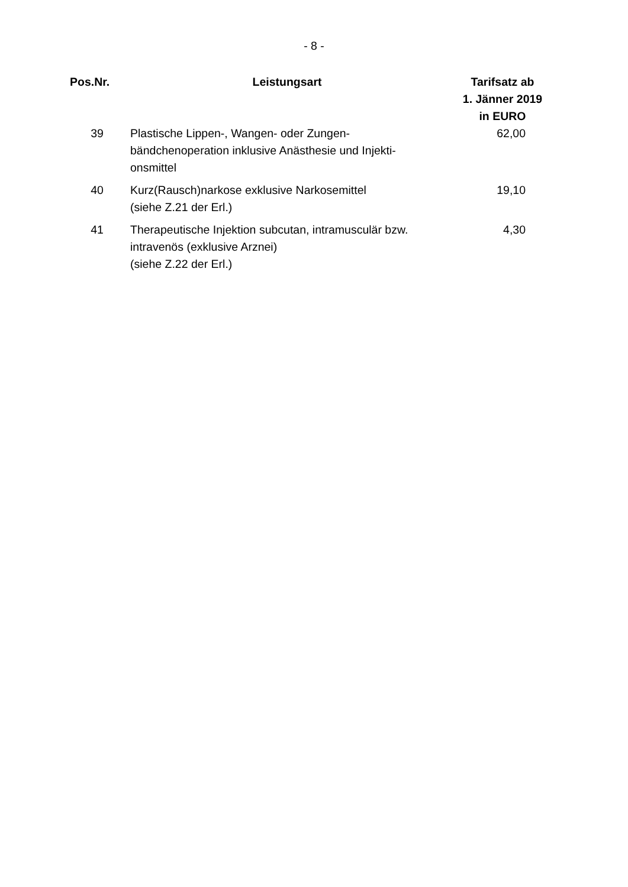- 8 -
| Pos.Nr. | Leistungsart | Tarifsatz ab 1. Jänner 2019 in EURO |
| --- | --- | --- |
| 39 | Plastische Lippen-, Wangen- oder Zungen- bändchenoperation inklusive Anästhesie und Injekti- onsmittel | 62,00 |
| 40 | Kurz(Rausch)narkose exklusive Narkosemittel (siehe Z.21 der Erl.) | 19,10 |
| 41 | Therapeutische Injektion subcutan, intramusculär bzw. intravenös (exklusive Arznei) (siehe Z.22 der Erl.) | 4,30 |